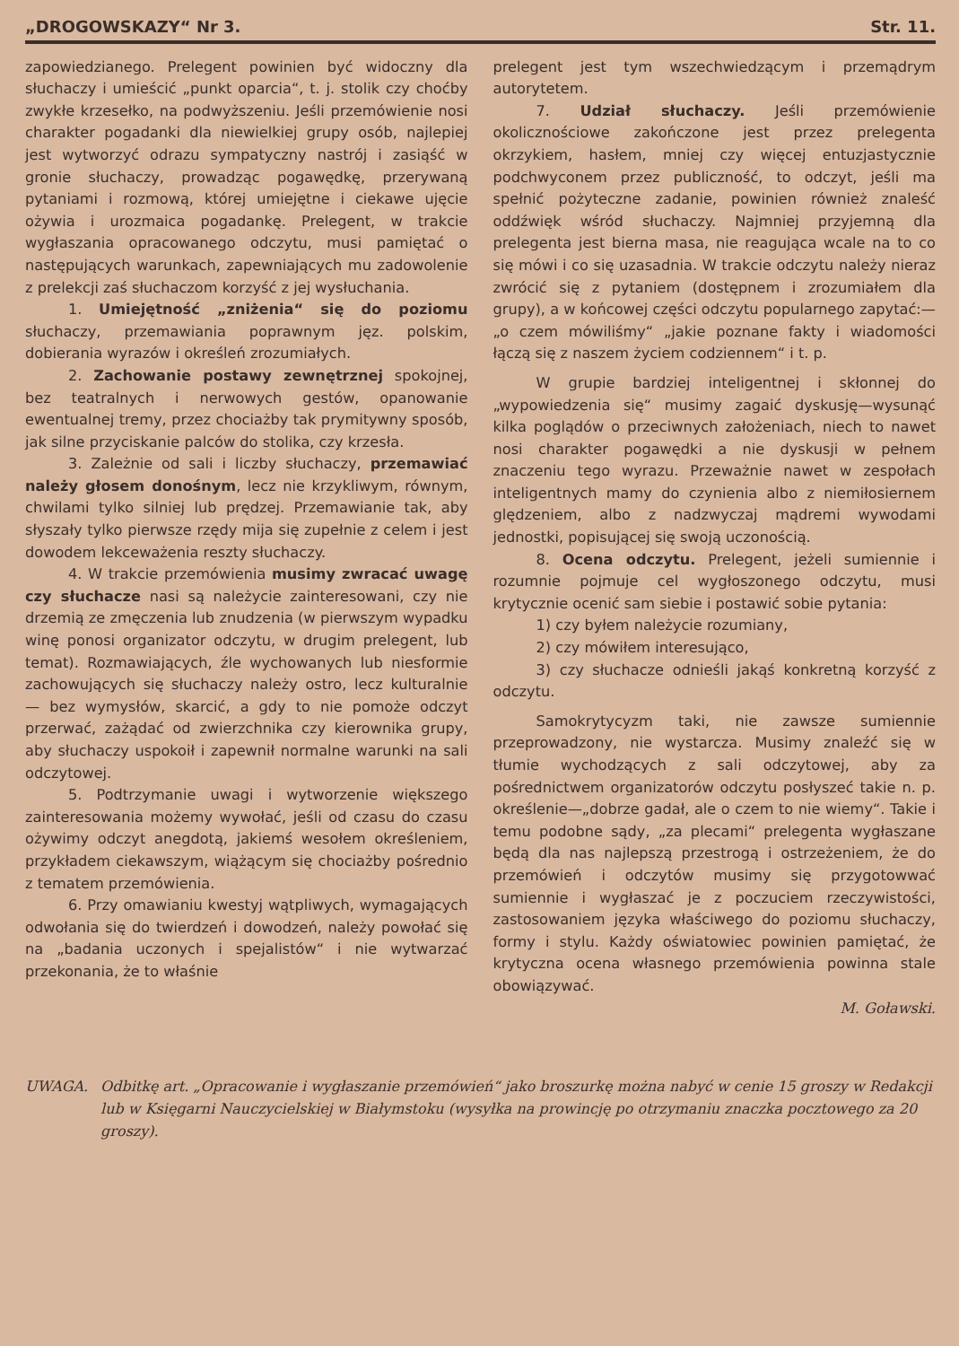„DROGOWSKAZY“ Nr 3. Str. 11.
zapowiedzianego. Prelegent powinien być widoczny dla słuchaczy i umieścić „punkt oparcia“, t. j. stolik czy choćby zwykłe krzesełko, na podwyższeniu. Jeśli przemówienie nosi charakter pogadanki dla niewielkiej grupy osób, najlepiej jest wytworzyć odrazu sympatyczny nastrój i zasiąść w gronie słuchaczy, prowadząc pogawędkę, przerywaną pytaniami i rozmową, której umiejętne i ciekawe ujęcie ożywia i urozmaica pogadankę. Prelegent, w trakcie wygłaszania opracowanego odczytu, musi pamiętać o następujących warunkach, zapewniających mu zadowolenie z prelekcji zaś słuchaczom korzyść z jej wysłuchania.
1. Umiejętność „zniżenia“ się do poziomu słuchaczy, przemawiania poprawnym jęz. polskim, dobierania wyrazów i określeń zrozumiałych.
2. Zachowanie postawy zewnętrznej spokojnej, bez teatralnych i nerwowych gestów, opanowanie ewentualnej tremy, przez chociażby tak prymitywny sposób, jak silne przyciskanie palców do stolika, czy krzesła.
3. Zależnie od sali i liczby słuchaczy, przemawiać należy głosem donośnym, lecz nie krzykliwym, równym, chwilami tylko silniej lub prędzej. Przemawianie tak, aby słyszały tylko pierwsze rzędy mija się zupełnie z celem i jest dowodem lekceważenia reszty słuchaczy.
4. W trakcie przemówienia musimy zwracać uwagę czy słuchacze nasi są należycie zainteresowani, czy nie drzemią ze zmęczenia lub znudzenia (w pierwszym wypadku winę ponosi organizator odczytu, w drugim prelegent, lub temat). Rozmawiających, źle wychowanych lub niesformie zachowujących się słuchaczy należy ostro, lecz kulturalnie — bez wymysłów, skarcić, a gdy to nie pomoże odczyt przerwać, zażądać od zwierzchnika czy kierownika grupy, aby słuchaczy uspokoił i zapewnił normalne warunki na sali odczytowej.
5. Podtrzymanie uwagi i wytworzenie większego zainteresowania możemy wywołać, jeśli od czasu do czasu ożywimy odczyt anegdotą, jakiemś wesołem określeniem, przykładem ciekawszym, wiążącym się chociażby pośrednio z tematem przemówienia.
6. Przy omawianiu kwestyj wątpliwych, wymagających odwołania się do twierdzeń i dowodzeń, należy powołać się na „badania uczonych i spejalistów“ i nie wytwarzać przekonania, że to właśnie
prelegent jest tym wszechwiedzącym i przemądrym autorytetem.
7. Udział słuchaczy. Jeśli przemówienie okolicznościowe zakończone jest przez prelegenta okrzykiem, hasłem, mniej czy więcej entuzjastycznie podchwyconem przez publiczność, to odczyt, jeśli ma spełnić pożyteczne zadanie, powinien również znaleść oddźwięk wśród słuchaczy. Najmniej przyjemną dla prelegenta jest bierna masa, nie reagująca wcale na to co się mówi i co się uzasadnia. W trakcie odczytu należy nieraz zwrócić się z pytaniem (dostępnem i zrozumiałem dla grupy), a w końcowej części odczytu popularnego zapytać:—„o czem mówiliśmy“ „jakie poznane fakty i wiadomości łączą się z naszem życiem codziennem“ i t. p.
W grupie bardziej inteligentnej i skłonnej do „wypowiedzenia się“ musimy zagaić dyskusję—wysunąć kilka poglądów o przeciwnych założeniach, niech to nawet nosi charakter pogawędki a nie dyskusji w pełnem znaczeniu tego wyrazu. Przeważnie nawet w zespołach inteligentnych mamy do czynienia albo z niemiłosiernem ględzeniem, albo z nadzwyczaj mądremi wywodami jednostki, popisującej się swoją uczonością.
8. Ocena odczytu. Prelegent, jeżeli sumiennie i rozumnie pojmuje cel wygłoszonego odczytu, musi krytycznie ocenić sam siebie i postawić sobie pytania:
1) czy byłem należycie rozumiany,
2) czy mówiłem interesująco,
3) czy słuchacze odnieśli jakąś konkretną korzyść z odczytu.
Samokrytycyzm taki, nie zawsze sumiennie przeprowadzony, nie wystarcza. Musimy znaleźć się w tłumie wychodzących z sali odczytowej, aby za pośrednictwem organizatorów odczytu posłyszeć takie n. p. określenie—„dobrze gadał, ale o czem to nie wiemy“. Takie i temu podobne sądy, „za plecami“ prelegenta wygłaszane będą dla nas najlepszą przestrogą i ostrzeżeniem, że do przemówień i odczytów musimy się przygotowwać sumiennie i wygłaszać je z poczuciem rzeczywistości, zastosowaniem języka właściwego do poziomu słuchaczy, formy i stylu. Każdy oświatowiec powinien pamiętać, że krytyczna ocena własnego przemówienia powinna stale obowiązywać.
M. Goławski.
UWAGA. Odbitkę art. „Opracowanie i wygłaszanie przemówień“ jako broszurkę można nabyć w cenie 15 groszy w Redakcji lub w Księgarni Nauczycielskiej w Białymstoku (wysyłka na prowincję po otrzymaniu znaczka pocztowego za 20 groszy).